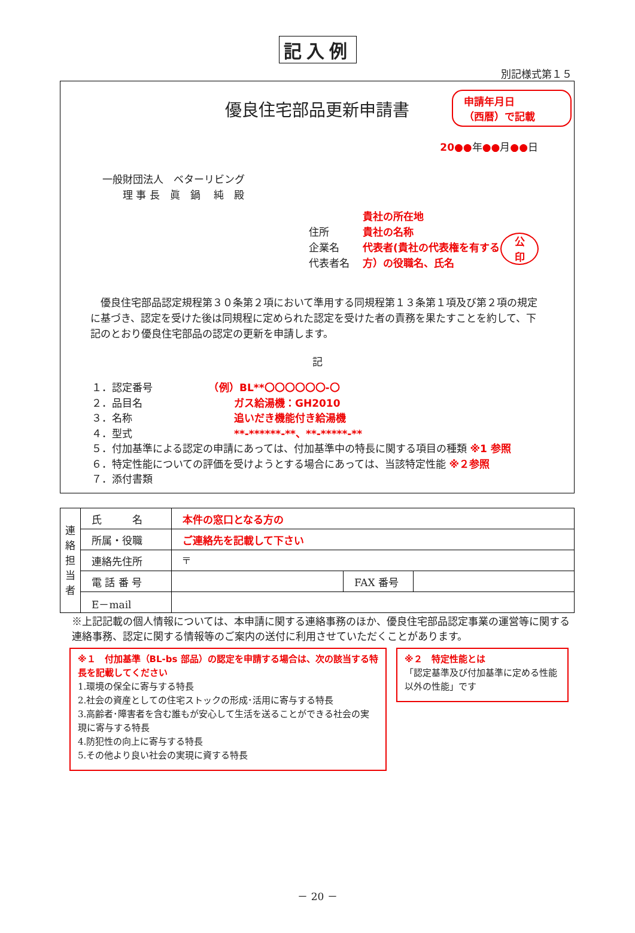記入例
別記様式第１５
優良住宅部品更新申請書
申請年月日
（西暦）で記載
20●●年●●月●●日
一般財団法人　ベターリビング
　　理 事 長　眞　鍋　 純　殿
住所
企業名
代表者名
貴社の所在地
貴社の名称
代表者(貴社の代表権を有する方）の役職名、氏名
公
印
　優良住宅部品認定規程第３０条第２項において準用する同規程第１３条第１項及び第２項の規定に基づき、認定を受けた後は同規程に定められた認定を受けた者の責務を果たすことを約して、下記のとおり優良住宅部品の認定の更新を申請します。
記
１．認定番号　　　　　　（例）BL**〇〇〇〇〇〇-〇
２．品目名　　　　　　　　　ガス給湯機：GH2010
３．名称　　　　　　　　　　追いだき機能付き給湯機
４．型式　　　　　　　　　　**-******-**、**-*****-**
５．付加基準による認定の申請にあっては、付加基準中の特長に関する項目の種類 ※1 参照
６．特定性能についての評価を受けようとする場合にあっては、当該特定性能 ※２参照
７．添付書類
| 連 絡 担 当 者 | 氏 名 | 本件の窓口となる方の | | |
| | 所属・役職 | ご連絡先を記載して下さい | | |
| | 連絡先住所 | 〒 | | |
| | 電 話 番 号 | | FAX 番号 | |
| | E－mail | | | |
※上記記載の個人情報については、本申請に関する連絡事務のほか、優良住宅部品認定事業の運営等に関する連絡事務、認定に関する情報等のご案内の送付に利用させていただくことがあります。
※１　付加基準（BL-bs 部品）の認定を申請する場合は、次の該当する特長を記載してください
1.環境の保全に寄与する特長
2.社会の資産としての住宅ストックの形成･活用に寄与する特長
3.高齢者･障害者を含む誰もが安心して生活を送ることができる社会の実現に寄与する特長
4.防犯性の向上に寄与する特長
5.その他より良い社会の実現に資する特長
※２　特定性能とは
「認定基準及び付加基準に定める性能以外の性能」です
－ 20 －